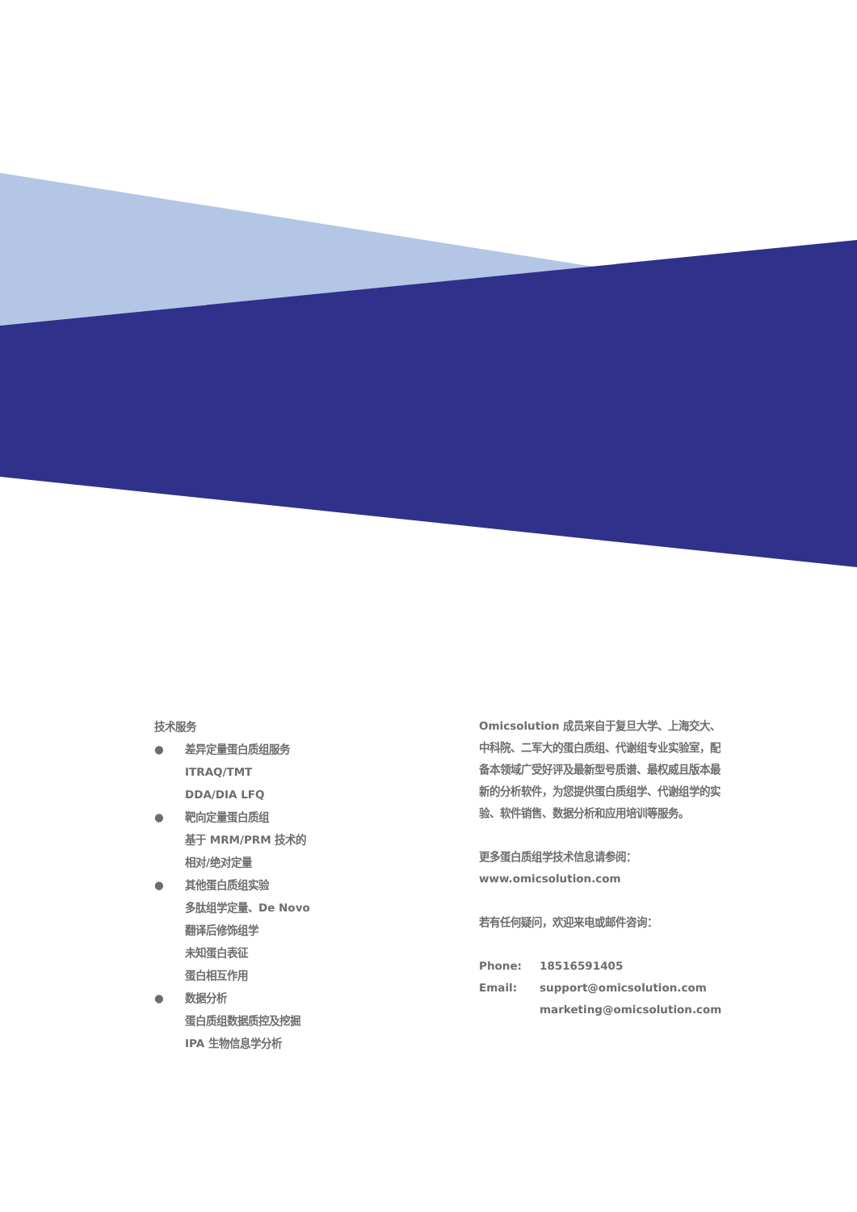技术服务
● 差异定量蛋白质组服务
ITRAQ/TMT
DDA/DIA LFQ
● 靶向定量蛋白质组
基于 MRM/PRM 技术的
相对/绝对定量
● 其他蛋白质组实验
多肽组学定量、De Novo
翻译后修饰组学
未知蛋白表征
蛋白相互作用
● 数据分析
蛋白质组数据质控及挖掘
IPA 生物信息学分析
Omicsolution 成员来自于复旦大学、上海交大、中科院、二军大的蛋白质组、代谢组专业实验室，配备本领域广受好评及最新型号质谱、最权威且版本最新的分析软件，为您提供蛋白质组学、代谢组学的实验、软件销售、数据分析和应用培训等服务。
更多蛋白质组学技术信息请参阅：
www.omicsolution.com
若有任何疑问，欢迎来电或邮件咨询：
Phone: 18516591405
Email: support@omicsolution.com
marketing@omicsolution.com